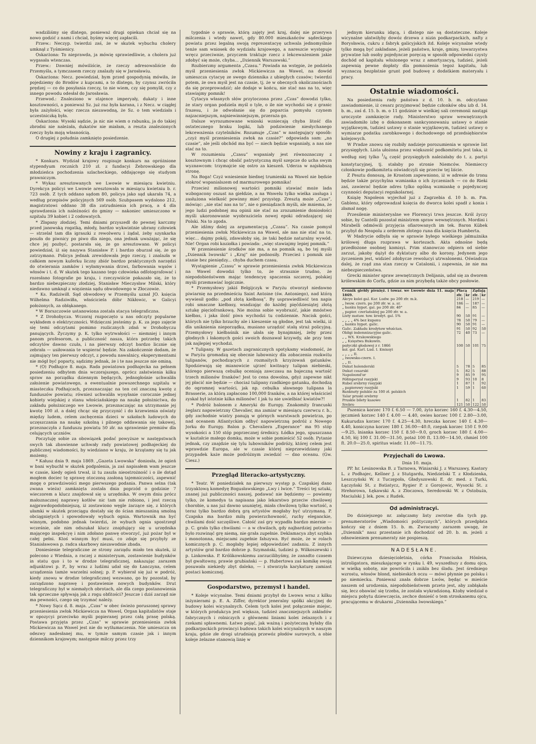wadziliśmy się dlatego, ponieważ drugi opiekun chciał się na nowo godzić z nami i chciał, byśmy więcej zapłacili.
Przew.: Neczyp. twierdzi zaś, że w skutek wybuchu cholery umknął z Tyśmienicy.
Oskarżona: To nieprawda, ja mówię sprawiedliwie, a cholera już wygasała wtenczas.
Przew.: Dawniej mówiliście, że rzeczy adresowaliście do Przemyśla, a tymczasem rzeczy znalazły się w Jarosławiu.
Oskarżona: Necz. powiedział, bym przed gospodynią mówiła, że pojedziemy do Brodów z kupcami, a to dlatego, by czynsz zwróciła prędzej — co do posyłania rzeczy, to nie wiem, czy się pomylił, czy z innego powodu odesłał do Jarosławia.
Przewod.: Znaleziono w stajence imperyały, dukaty i inne kosztowności, a ponieważ Sz. już raz była karana, i z Necz. w ciągłej była zażyłości, więc rzecza niezawodną, że Sz. o tem wiedziała i uczestniczką była.
Oskarżona: Wysoki sądzie, ja nic nie wiem o rabunku, ja do takiej zbrodni nie należała, dukatów nie miałam, a reszta znalezionych rzeczy była moją własnością.
O drugiej z południa zamknięto posiedzenie.
Nowiny z kraju i zagranicy.
* Konkurs. Wydział krajowy rozpisuje konkurs na opróżnione stypendyum roczních 210 zł. z fundacyi Żebrowskiego dla młodzieńca pochodzenia szlacheckiego, oddającego się studyom prawniczym.
* Wykaz aresztowanych we Lwowie w miesiącu kwietniu. Dyrekcya policyi we Lwowie aresztowała w miesiącu kwietniu b. r. 723 osób. Z tych oddano sądom 80, policya jako sąd ukarała 74, a według przepisów policyjnych 569 osób. Szubpasem wydalono 212, magistratowi oddano 38 dla zatrudnienia ich pracą, a 4 dla sprawdzenia ich należności do gminy — nakoniec umieszczono w szpitalu 39 kobiet i 2 codowatych.
* Złapany złodziej. Temi dniami przyszedł do pewnej karczmy przed janowską rogatką, młody, bardzo wykwintnie ubrany człowiek — strzelał tam dla igraszki z rewolweru i żądał, żeby szynkarka poszła do piwnicy po piwo dla niego, ona jednak uważając, że się chce jej pozbyć, postarała się, że go aresztowano. W policyi powiedział, iż się nazywa Stanisław P. i bardzo oburzał się, że go zatrzymano. Policya jednak zrewidowała jego rzeczy, i znalazła w całkiem nowym kuferku liczny zbiór bardzo praktycznych narzędzi do otwierania zamków i wyłamywania drzwi, farbowania wąsów i włosów i t. d. W skutek tego kazano tego człowieka odfotografować i rozesłano fotografie po kraju, i rzeczywiście pokazało się, że to bardzo niebezpieczny złodziej, Stanisław Mieczysław Milski, który niedawno umknął z więzienia sądu obwodowego w Złoczowie.
* Ks. Radziwiłł. Sąd obwodowy w Przemyślu uznał JO. księcia Wilhelma Radziwiłła, właściciela dóbr Nikłowic, w Galicyi położonych, za obłąkanego.
* W Borszczowie ustanowiona została stacya telegraficzna.
* Z Drohobycza. Wczoraj rozpoczęto u nas odczyty popularne wykładem o elektryczności. Wdzięczni jesteśmy p. K. za jego zajęcie się temi odczytami pomimo rozlicznych zdań w Drohobyczu panujących. Życzymy p. K. tylko wytrwałości — niemniej i innym panom profesorom, a publiczność nasza, która potrzebę takich odczytów dawno czuła, i na pierwszy odczyt bardzo licznie się zebrała — usiłowania te wspierać będzie. Na zakończenie dodam, że zajmujący ten pierwszy odczyt, z powodu nawalnicy, eksperymentami nie mógł być poparty, sądzimy jednak, że i te nas jeszcze nie ominą.
* (O) Podhajce 8. maja. Rada powiatowa podhajecka na pełnem posiedzeniu odbytem dnia wczorajszego, oprócz załatwienia kilku spraw na porządku dziennym będących, jednogłośnie uchwaliła założenie powiatowego, a ewentualnie powszechnego szpitalu w miasteczku Podhajcach, przeznaczając na ten cel znaczną kwotę z funduszów powiatu; również uchwaliła wysyłanie corocznie jednej kobiety wiejskiej z stanu włościańskiego na naukę położnictwa, do zakładu położniczego we Lwowie, przeznaczając na utrzymanie jej kwotę 100 zł. a dalej chcąc się przyczynić i do krzewienia oświaty między ludem, celem zachęcenia dzieci w szkołach ludowych do uczęszczania na naukę szkolną i pilnego oddawania się takowej, przeznaczyła z funduszu powiatu 50 złr. na sprawienie premiów dla celujących uczniów.
Poczytuję sobie za obowiązek podać powyższe w następstwach swych tak zbawienne uchwały rady powiatowej podhajeckiej do publicznej wiadomości, by wiedziano w kraju, że krzątamy się tu jak możemy.
* Kałusz dnia 9. maja 1869. „Gazeta Lwowska“ doniosła, że ogień w bani wybuchł w skutek podpalenia, ja zaś napisałem wam jeszcze w czasie, kiedy ogień trwał, iż tu zaszła nieostrożność i o ile dotąd mogłem dociec tę sprawę otoczoną zasłoną tajemniczości, zapewnić mogę o prawdziwości mego pierwszego podania. Panwa selna (tak zwana wieża) zamknięta została dnia poprzód o godzinie 7 wieczorem a klucz znajdował się u urzędnika. W owym dniu prócz małoznacznej naprawy kotłów nic tam nie robiono, i jest rzeczą najprawdopodobniejszą, iż zostawiono węgle żarzące się, z których ułamki w skutek przeciągu dostały się do ścian mieszaniną smolną obciągniętych i spowodowały wybuch ognia. Wartownik ma być winnym, podobno jednak twierdzi, że wybuch ognia spostrzegł wcześnie, ale nim odszukał klucz znajdujący się u urzędnika mającego inspekcyę i nim zdołano panwę otworzyć, już pożar był w całej pełni. Ktoś winnym być musi, co zdaje się przybyły ze Stanisławowa p. radca skarbowy niezawodnie zbada.
Doniesienie telegraficzne ze strony zarządu miało ten skutek, iż polecono z Wiednia, a raczej z ministeryum, zostawienie budynków in statu quo i to w drodze telegraficznej, nakazując zarazem adjunktowi p. P., by wraz z ludźmi udał się do Łanczyna, celem urządzenia tamże warzelni solnej; p. P. wybierał się już w podróż, kiedy znowu w drodze telegraficznej wezwano, go by pozostał, by zarządzono naprawę i postawienie nowych budynków. Drut telegraficzny był w niemałych obrotach, ale dla czego postanowienia tak sprzeczne spływają jak z rogu obfitości? Jeszcze i dziś zarząd nie ma pewności, czego się trzymać należy.
* Nowy Sącz d. 8. maja. „Czas“ w obec świeżo poruszonej sprawy przeniesienia zwłok Mickiewicza na Wawel, Organ kapitalistów staje w opozycyi przeciwko myśli popieranej przez całą prasę polską. Postawa przyjęta przez „Czas“ w sprawie przeniesienia zwłok Mickiewicza na Wawel jest nie do wytłumaczenia. Nie umieszcza on odezwy nadesłanej mu, w tymże samym czasie jak i innym dziennikom krajowym; następnie milczy przez trzy
tygodnie o sprawie, którą zajęty jest kraj, dalej nie przerywa milczenia i wtedy nawet, gdy 80.000 mieszkańców sądeckiego powiatu przez legalną swoją reprezentacyę uchwala jednomyślnie tenże sam wniosek do wydziału krajowego, a nareszcie występuje wręcz przeciwnie, przyczem traktuje rzecz z lekceważeniem jakie zdobyć się może, chyba... „Dziennik Warszawski.“
Rozbierzmy argumenta „Czasu.“ Powiada na wstępie, że podziela myśl przeniesienia zwłok Mickiewicza na Wawel, na dowód umieszcza cytacyę ze swego dziennika z ubiegłych czasów; twierdzi potem, że owa myśl jest na czasie, tj. że w obecnych okolicznościach da się przeprowadzić; ale dodaje w końcu, nie stać nas na to, więc stawiajmy pomnik!
Cytacya własnych słów przytoczona przez „Czas“ dowodzi tylko, że stary organ podziela myśl o tyle, o ile nie wychodzi się z granic frazesu, i że odwołanie się do poparcia pomysłu czynem najzacniejszym, najniewinniejszym, przeraża go.
Dalsze wyrozumowane wnioski wzniecają chyba litość dla ostatecznego braku logiki, lub podziwienie niesłychanego lekceważenia czytelników. Rozumuje „Czas“ w następujący sposób: „czyż myśl przeniesienia zwłok na czasie?“ odpowiada sam: „na czasie“, ale jeśli obchód ma być — niech będzie wspaniały, a nas nie stać na to.
W rozumieniu „Czasu“ wspaniały jest równoznaczny z kosztownym i chcąc obalić patryotyczną myśl szepcze do ucha swym wyznawcom: trzymajcie się ostro za kieszeń. Uderza w najsłabszą stronę.
Na Boga! Czyż wniesienie biednej trumienki na Wawel nie będzie stokroć wspanialszem od marmurowego pomnika!
Przecież milionowej wartości pomniki stawiać może lada wzbogacony oszust na giełdzie, a na Wawelu tylko wielka zasługa i zasłużona wielkość powinny mieć przystęp. Zresztą może „Czas“, mówiąc: „nie stać nas na to“, nie o pieniądzach myśli, ale mniema, że jego ludzi podobnej mu opinii nie stać na zrozumienie doniosłości myśli ukoronowanie wyobraziciela nowej epoki odradzającej się Polski. Na to zgoda.
Ale idźmy dalej za argumentacyą „Czasu“. Na czasie pomysł przeniesienia zwłok Mickiewicza na Wawel, ale nas nie stać na to, więc... dajmy pokój, zdawałoby się, że taki będzie naturalny wywód. Nie! Organ robi koziołka i powiada: „więc stawiajmy lepiej pomnik.“
W przeniesienie środków nie ma, a na pomnik są, bo tej myśli „Dziennik lwowski“ i „Kraj“ nie podnosiły. Przecież i pomnik nie stanie bez pieniędzy... chyba duchem czasu.
Wystąpienie „Czasu“ w sprawie przeniesienia zwłok Mickiewicza na Wawel dowodzi tylko to, że strasznie trudno, że niepodobieństwem mając tendencyę spaczenia szczerej, polskiej myśli przemawiać logicznie.
* Przemysłowy jakiś Belgijczyk w Paryżu otworzył niedawno piwiarnię na przedmieściu Saint Antoine (św. Antoniego), nad którą wywiesił godło: „pod złotą kiełbasą“. By usprawiedliwić ten napis robi smaczne kiełbasy, wsadzając do każdej pięćdziesiątej złotą sztukę pięciofrankową. Nie można sobie wyobrazić, jakie mnóstwo kiełbas, i jaka ilość piwa wychodzi tu codziennie. Nacisk gości, których nie tylko brzuchy ale i kieszenie są głodne, jest tak wielki, iż dla uniknienia nieporządku, musiano urządzić stałą straż policyjną. Przemysłowy kiełbaśnik nie ułała się bynajmniej, żeby przez głodnych i łakomych gości swoich doznawał krzywdy, ale przy tem jak najlepiej wychodzi.
* Tulipany. W gazetach zagranicznych spotykamy wiadomość, że w Paryżu gromadzą się obecnie lubownicy dla zobaczenia rozkwitu tulipanów, pochodzących z rozmaitych krzyżowań gatunków. Spodziewają się mianowicie ujrzeć kwitnący tulipan niebieski, którego pierwszą cebulkę oceniają zawczasu na bajeczną wartość trzech milionów franków! Jest to cena dowolna, gdyż zapewne nikt jej płacić nie będzie — chociaż tulipany rzadkiego gatunku, dochodzą do ogromnej wartości, jak np. cebulka sławnego tulipana la Brasserie, za którą zapłacono 100,000 franków, a na której właściciel zyskał był istotnie kilka milionów! I jak tu nie uwielbiać kwiatów?!
* Podróż balonem z Ameryki do Europy. Znakomity francuski żeglarz napowietrzny Chevalier, ma zamiar w miesiącu czerwcu r. b., gdy zachodnie wiatry panują w górnych warstwach powietrza, po nad oceanem Atlantyckim odbyć napowietrzną podróż z Nowego Jorku do Europy. Balon p. Chevaliera „Esperance“ ma 95 stóp wysokości a 150 stóp poprzecznej średnicy. Łódka jego, spuszczana w kształcie małego domku, może w sobie pomieścić 52 osób. Pytanie jednak, czy znajdzie się tylu lubowników podróży, której celem jest wprawdzie Europa, ale w czasie której nieprzewidziany jaki przypadek każe może podróżnym zwiedzić — dno oceanu. (Gw. Ciesz.)
Przegląd literacko-artystyczny.
* Teatr. W poniedziałek na pierwszy występ p. Czapskiej dano trzyaktową komedyę Bogusławskiego „Lwy i lwice.“ Treści tej sztuki, znanej już publiczności naszej, podawać nie będziemy — powiemy tylko, że komedya ta napisana jako lekarstwo przeciw chwilowej chorobie, u nas już dawno usuniętej, miała chwilową tylko wartość, a teraz tylko bardzo dobrą grą artystów mogłaby być utrzymaną. P. Czapska ma bardzo miłą powierzchowność, ruchy eleganckie, chwilami dość szczęśliwe. Całość zaś gry wypadła bardzo miernie — p. C. grała tylko chwilami — a w chwilach, gdy najbardziej potrzeba było rozwinąć grę niemą, nie grała zupełnie. Deklamacya zbyt szybka i monotonna, miejscami zupełnie fałszywa. Być może, że w rolach komicznych p. C. mogłaby lepiej odpowiedzieć zadaniu. Z innych artystów grał bardzo dobrze p. Szymański, tudzież p. Wilkoszewski i p. Linkowska. P. Królikowskiemu zarzucilibyśmy, że zanadto czasem był gwałtowny, prawie grubiański — p. Hubertowa zaś komikę swoją posuwała niekiedy zbyt daleko, — i stworzyła karykaturę zamiast postaci komicznej.
Gospodarstwo, przemysł i handel.
* Koleje wicynalne. Temi dniami przybył do Lwowa wraz z kilku inżynierami p. E. A. Ziffer, dyrektor jeneralny spółki akcyjnej do budowy kolei wicynalnych. Celem tych kolei jest połączenie miejsc, w których produkcya jest większa, tudzież znaczniejszych zakładów fabrycznych i rolniczych z głównemi liniami kolei żelaznych i z rzekami spławnemi. Łatwo pojąć, jak ważną i pożyteczną byłaby dla podkarpackich prowincyi budowa takich kolei wicynalnych w naszym kraju, gdzie złe drogi utrudniają przewóz płodów surowych, a obie koleje żelazne stanowią linię w
jednym kierunku idącą, i dlatego nie są dostateczne. Koleje wicynalne ułatwiłyby dowóz drzewa z nizin podkarpackich, nafty z Borysławia, cukru z fabryk galicyjskich itd. Koleje wicynalne wtedy tylko mogą być zakładane, jeżeli państwo, kraje, gminy, towarzystwa prywatne lub osoby pojedyncze poręczą w sposób odpowiedni czysty dochód od kapitału włożonego wraz z amortyzacyą, tudzież, jeżeli zapewnią pewne dopłaty dla pomnożenia tegoż kapitału, lub wyznaczą bezpłatnie grunt pod budowę z dodatkiem materyału i pracy.
Ostatnie wiadomości.
Na posiedzeniu rady państwa z d. 10. b. m. odczytano zawiadomienie, iż cesarz przyjmować będzie członków obu izb d. 14. b. m., zaś d. 15. b. m. o 11 godzinie w wielkiej sali ceremonii nastąpi uroczyste zamknięcie rady. Ministerstwo spraw wewnętrznych zawiadomiło izbę o dokonanem sankcyonowaniu ustawy o stanie wyjątkowym, tudzież ustawy o stanie wyjątkowym, tudzież ustawy o wymiarze podatku zarobkowego i dochodowego od przedsiębiorstw kolejowych.
W Pradze znowu się rozbiły nadzieje porozumienia w sprawie list przysięgłych. Lista ułożona przez większość podkomitetu jest taka, iż według niej tylko 1/6 część przysięgłych należałaby do t. z. partyi konstytucyjnej, tj. stałaby po stronie Niemców. Niemieccy członkowie podkomitetu oświadczyli się przeciw tej liście.
Z Pesztu donoszą, że Kroatom zapewniono, iż w adresie do tronu będzie także przychylna wzmianka o ich życzeniach — co do Rieki zaś, zawierać będzie adres tylko ogólną wzmiankę o pojedynczej czynności deputacyi regnikolarnej.
Książę Napoleon wyjechał już z Zagrzebia d. 10 b. m. Fm. Gablenz, który odprowadzał księcia do dworca kolei spadł z konia i złamał nogę.
Przesilenie ministeryalne we Florencyi trwa jeszcze. Król życzy sobie, by Cantelli pozostał ministrem spraw wewnętrznych. Mordini i Mirabelli odmówili przyjęcia ofiarowanych im tek. Baron Kübek przybył do Neapolu z orderem złotego runa dla księcia Humberta.
W Madrycie odbyła się w sprawie byłego wielkiego jałmużnika królowej długa rozprawa w kortezach. Akta odnośne będą przedłożone osobnej komisyi. Prim stanowczo odpiera od siebie zarzut, jakoby dążył do dyktatury albo do korony. Jedynem jego życzeniem jest, widzieć zdobycze rewolucyi utrwalonemi. Oświadcza dalej, że rząd zna stan rzeczy w Catalonii, i zapewnia, że nie ma niebezpieczeństwa.
Grecki minister spraw zewnętrznych Delijanis, udał się za dworem królewskim do Corfu, gdzie za nim przybędą także obcy posłowie.
| Cennik giełdy pienięż. i towar. we Lwowie dnia 11. maja 1869. | Płacą | | Żądają | |
| --- | --- | --- | --- | --- |
| | złr. | kr | złr. | kr |
| Akcye kolei gal. Kar. Ludw. po 200 złr. m.k. | 218 | — | 219 | — |
| „ lwow. czern. po 200 złr. w. a. sr. | 186 | — | 187 | — |
| „ banku hypot. gal. po 200 złr. 40° | 84 | — | 85 | — |
| „ papier. czerlańskiej po 200 złr. w. a. | | | | |
| Listy zastaw. tow. kredyt. gal. 5% | 90 | 50 | 91 | — |
| „ „ „ „ 4% bez kuponu | 78 | 50 | 79 | — |
| „ banku hypot. galic. | 90 | 50 | 91 | — |
| Galic. Zakładu kredytow włościan. | 91 | 50 | 92 | 50 |
| Obligi indemnizacyjne galic. | 72 | 40 | 73 | — |
| „ „ WX. Krakowskiego | | | | |
| „ „ Księstwa Bukowin. | | | | |
| pożyczki głodowej z r. 1866 | 100 | 50 | 101 | 75 |
| kol. gal. Karl. Lud. I. Emissyi | | | | |
| „ „ „ „ II. | | | | |
| „ lwowsko-czern. I. | | | | |
| „ „ II. | | | | |
| Dukat holenderski | 5 | 78 | 5 | 85 |
| Dukat cesarski | 5 | 82 | 5 | 88 |
| Napoleond'or | 9 | 85 | 9 | 95 |
| Półimperyał rosyjski | 9 | 93 | 10 | 8 |
| Rubel srebrny rosyjski | 1 | 87 | 1 | 92 |
| „ papierowy rosyjski | 1 | 59 | 1 | 60 |
| Banknoty polskie za 100 zł. polskich | | | | |
| Talar pruski srebrny | | | | |
| Pruskie bilety kasowe | 1 | 82 | 1 | 83 |
| Srebro | 121 | 50 | 122 | 50 |
Pszenica korzec 170 f. 6.50 — 7.00, żyto korzec 160 f. 4.30—4.50, jęczmień korzec 140 f. 4.00 — 4.40, owies korzec 100 f. 2.80—3.00, Kukurudza korzec 170 f. 4.25—4.30, hreczka korzec 140 f. 4.30—4.40, koniczyna korzec 180 f. 36.00—40.0, rzepak korzec 150 f. 9.00—9.25, lnianka korzec 150 f. 8.50—9.0, groch korzec 180 f. 4.00—4.50, łój 100 f. 31.00—31.50, potaż 100 ft. 13.00—14.50, chmiel 100 ft. 20.0—25.0, spiritus wiadr. 11.00—11.75.
Przyjechali do Lwowa.
Dnia 10. maja.
PP. hr. Lesinowska B. z Tarnowa, Winiarski J. z Warszawy, Kastory L. z Podhajec, Kellner J. z Stutgardu, Niedzielski T. z Kłodzienka, Leszczyński W. z Tuczępoła, Gładyszowski E. dr. med. z Turki, Łączyński St. z Batiatycz, Rygier P. z Gorojowic, Wysocki St. z Hrehorowa, Łękawski A. z Złoczowa, Seredowski W. z Ostobuża, Maciulski J. lek. pow. z Rudek.
Od administracyi.
Do dzisiejszego nr. załączamy listy zwrotne dla tych pp. prenumeratorów „Wiadomości politycznych“, których przedpłata kończy się z dniem 15. b. m. Zwracamy zarazem uwagę, że „Dziennik“ nasz przestanie ich dochodzić od 20. b. m. jeżeli z odnowieniem prenumeraty nie pospieszą.
NADESŁANE.
Dziewczyna dziesięcioletnia, córka Franciszka Hönlein, introligatora, mieszkającego w rynku l. 49, wyszedłszy z domu ojca, w wielką sobotę, nie powróciła i znikła bez śladu. Jest średniego wzrostu, włosów blond, niebieskich oczu — mówi płynnie po polsku i po niemiecku. Ponieważ znała dobrze Lwów, będąc w mieście naszem od urodzenia, niepodobieństwem przeto jest, aby zabłąkała się, lecz obawiać się trzeba, że została wykradzioną. Ktoby wiedział o miejscu pobytu dziewczęcia, zechce donieść o tem stroskanemu ojcu, pracującemu w drukarni „Dziennika lwowskiego.“